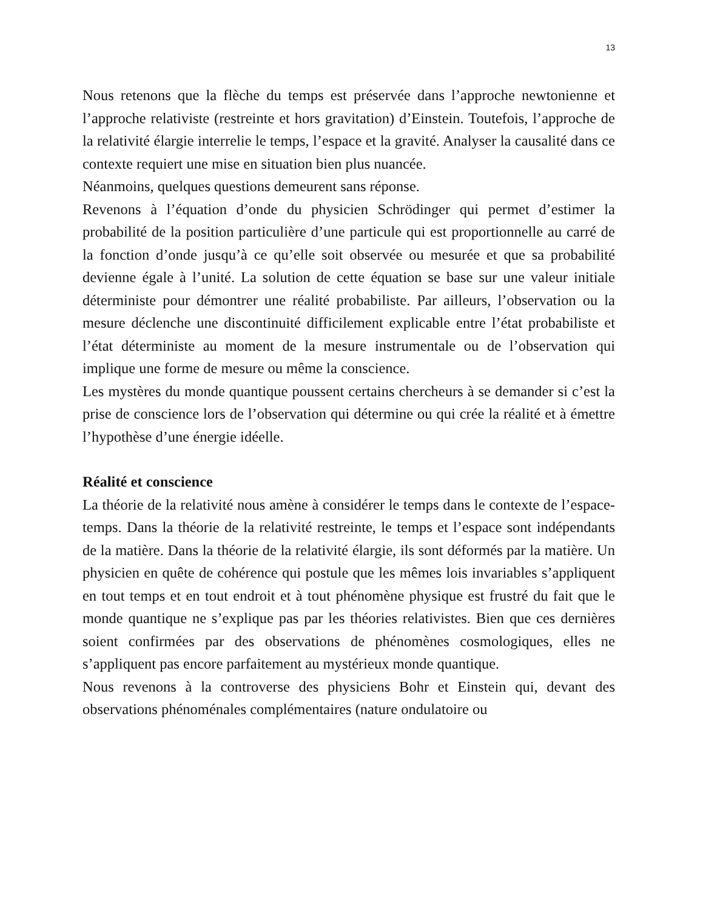13
Nous retenons que la flèche du temps est préservée dans l’approche newtonienne et l’approche relativiste (restreinte et hors gravitation) d’Einstein. Toutefois, l’approche de la relativité élargie interrelie le temps, l’espace et la gravité. Analyser la causalité dans ce contexte requiert une mise en situation bien plus nuancée.
Néanmoins, quelques questions demeurent sans réponse.
Revenons à l’équation d’onde du physicien Schrödinger qui permet d’estimer la probabilité de la position particulière d’une particule qui est proportionnelle au carré de la fonction d’onde jusqu’à ce qu’elle soit observée ou mesurée et que sa probabilité devienne égale à l’unité. La solution de cette équation se base sur une valeur initiale déterministe pour démontrer une réalité probabiliste. Par ailleurs, l’observation ou la mesure déclenche une discontinuité difficilement explicable entre l’état probabiliste et l’état déterministe au moment de la mesure instrumentale ou de l’observation qui implique une forme de mesure ou même la conscience.
Les mystères du monde quantique poussent certains chercheurs à se demander si c’est la prise de conscience lors de l’observation qui détermine ou qui crée la réalité et à émettre l’hypothèse d’une énergie idéelle.
Réalité et conscience
La théorie de la relativité nous amène à considérer le temps dans le contexte de l’espace-temps. Dans la théorie de la relativité restreinte, le temps et l’espace sont indépendants de la matière. Dans la théorie de la relativité élargie, ils sont déformés par la matière. Un physicien en quête de cohérence qui postule que les mêmes lois invariables s’appliquent en tout temps et en tout endroit et à tout phénomène physique est frustré du fait que le monde quantique ne s’explique pas par les théories relativistes. Bien que ces dernières soient confirmées par des observations de phénomènes cosmologiques, elles ne s’appliquent pas encore parfaitement au mystérieux monde quantique.
Nous revenons à la controverse des physiciens Bohr et Einstein qui, devant des observations phénoménales complémentaires (nature ondulatoire ou